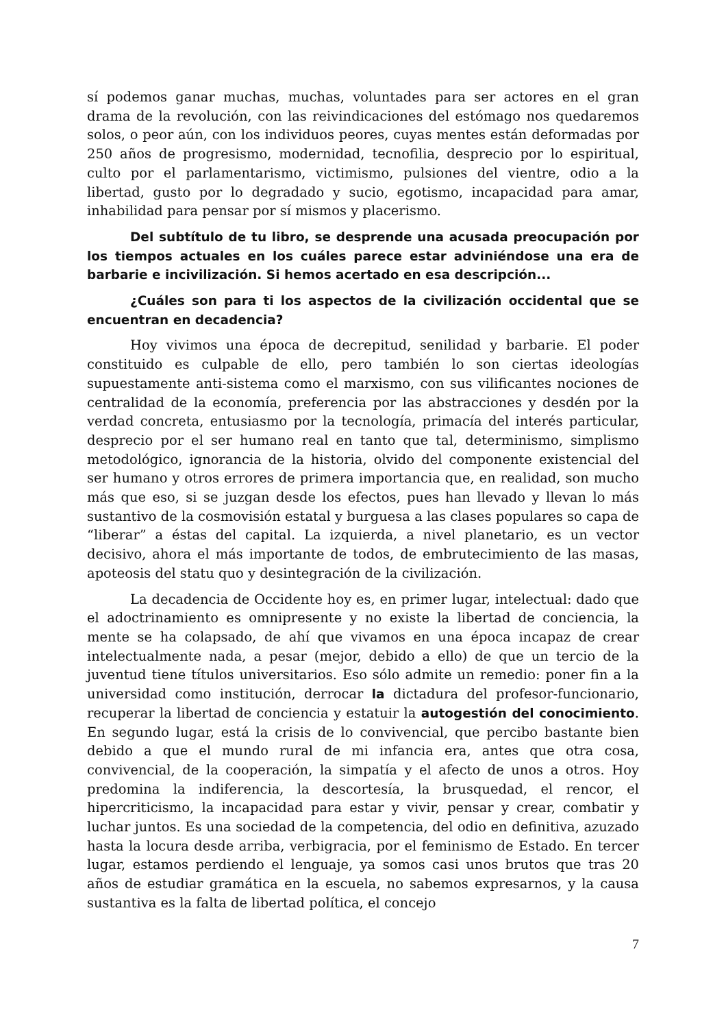sí podemos ganar muchas, muchas, voluntades para ser actores en el gran drama de la revolución, con las reivindicaciones del estómago nos quedaremos solos, o peor aún, con los individuos peores, cuyas mentes están deformadas por 250 años de progresismo, modernidad, tecnofilia, desprecio por lo espiritual, culto por el parlamentarismo, victimismo, pulsiones del vientre, odio a la libertad, gusto por lo degradado y sucio, egotismo, incapacidad para amar, inhabilidad para pensar por sí mismos y placerismo.
Del subtítulo de tu libro, se desprende una acusada preocupación por los tiempos actuales en los cuáles parece estar adviniéndose una era de barbarie e incivilización. Si hemos acertado en esa descripción...
¿Cuáles son para ti los aspectos de la civilización occidental que se encuentran en decadencia?
Hoy vivimos una época de decrepitud, senilidad y barbarie. El poder constituido es culpable de ello, pero también lo son ciertas ideologías supuestamente anti-sistema como el marxismo, con sus vilificantes nociones de centralidad de la economía, preferencia por las abstracciones y desdén por la verdad concreta, entusiasmo por la tecnología, primacía del interés particular, desprecio por el ser humano real en tanto que tal, determinismo, simplismo metodológico, ignorancia de la historia, olvido del componente existencial del ser humano y otros errores de primera importancia que, en realidad, son mucho más que eso, si se juzgan desde los efectos, pues han llevado y llevan lo más sustantivo de la cosmovisión estatal y burguesa a las clases populares so capa de “liberar” a éstas del capital. La izquierda, a nivel planetario, es un vector decisivo, ahora el más importante de todos, de embrutecimiento de las masas, apoteosis del statu quo y desintegración de la civilización.
La decadencia de Occidente hoy es, en primer lugar, intelectual: dado que el adoctrinamiento es omnipresente y no existe la libertad de conciencia, la mente se ha colapsado, de ahí que vivamos en una época incapaz de crear intelectualmente nada, a pesar (mejor, debido a ello) de que un tercio de la juventud tiene títulos universitarios. Eso sólo admite un remedio: poner fin a la universidad como institución, derrocar la dictadura del profesor-funcionario, recuperar la libertad de conciencia y estatuir la autogestión del conocimiento. En segundo lugar, está la crisis de lo convivencial, que percibo bastante bien debido a que el mundo rural de mi infancia era, antes que otra cosa, convivencial, de la cooperación, la simpatía y el afecto de unos a otros. Hoy predomina la indiferencia, la descortesía, la brusquedad, el rencor, el hipercriticismo, la incapacidad para estar y vivir, pensar y crear, combatir y luchar juntos. Es una sociedad de la competencia, del odio en definitiva, azuzado hasta la locura desde arriba, verbigracia, por el feminismo de Estado. En tercer lugar, estamos perdiendo el lenguaje, ya somos casi unos brutos que tras 20 años de estudiar gramática en la escuela, no sabemos expresarnos, y la causa sustantiva es la falta de libertad política, el concejo
7